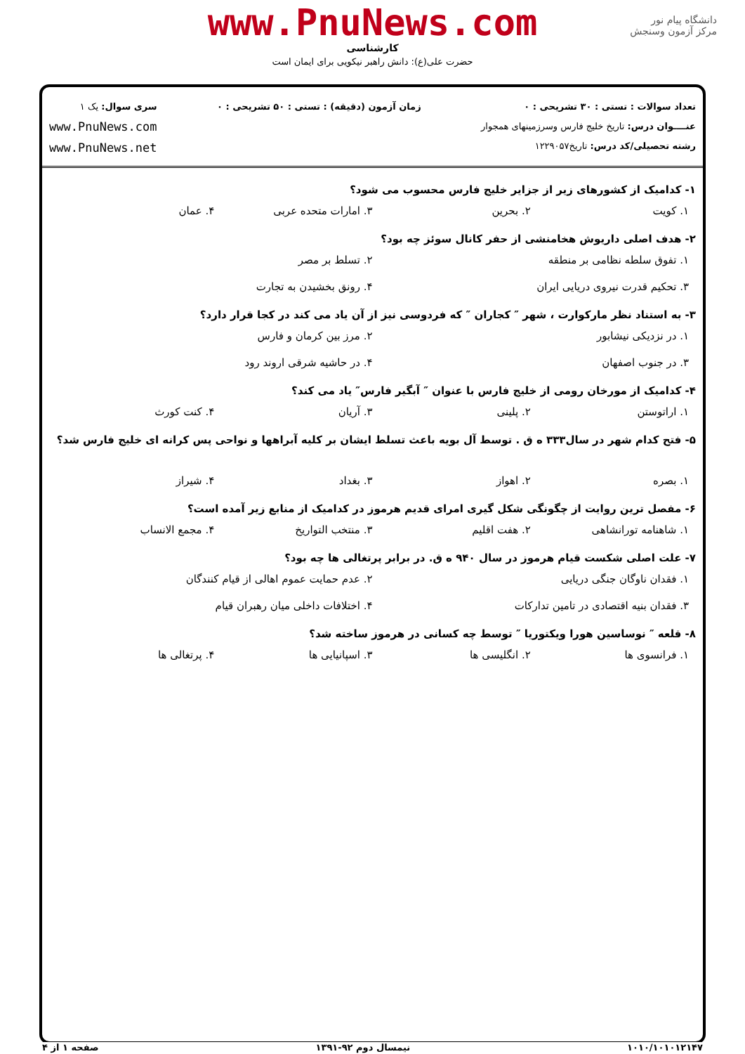دانشگاه پیام نور
مرکز آزمون وسنجش
www.PnuNews.com
کارشناسی
حضرت علی(ع): دانش راهبر نیکویی برای ایمان است
تعداد سوالات : تستی : ۳۰ تشریحی : ۰
عنــــوان درس: تاریخ خلیج فارس وسرزمینهای همجوار
رشته تحصیلی/کد درس: تاریخ۱۲۲۹۰۵۷
زمان آزمون (دقیقه) : تستی : ۵۰ تشریحی : ۰
سری سوال: یک ۱
www.PnuNews.com
www.PnuNews.net
۱- کدامیک از کشورهای زیر از جزایر خلیج فارس محسوب می شود؟
۱. کویت ۲. بحرین ۳. امارات متحده عربی ۴. عمان
۲- هدف اصلی داریوش هخامنشی از حفر کانال سوئز چه بود؟
۱. تفوق سلطه نظامی بر منطقه ۲. تسلط بر مصر
۳. تحکیم قدرت نیروی دریایی ایران ۴. رونق بخشیدن به تجارت
۳- به استناد نظر مارکوارت ، شهر ″ کجاران ″ که فردوسی نیز از آن یاد می کند در کجا قرار دارد؟
۱. در نزدیکی نیشابور ۲. مرز بین کرمان و فارس
۳. در جنوب اصفهان ۴. در حاشیه شرقی اروند رود
۴- کدامیک از مورخان رومی از خلیج فارس با عنوان ″ آبگیر فارس″ یاد می کند؟
۱. اراتوستن ۲. پلینی ۳. آریان ۴. کنت کورث
۵- فتح کدام شهر در سال۳۳۳ ه ق . توسط آل بویه باعث تسلط ایشان بر کلیه آبراهها و نواحی پس کرانه ای خلیج فارس شد؟
۱. بصره ۲. اهواز ۳. بغداد ۴. شیراز
۶- مفصل ترین روایت از چگونگی شکل گیری امرای قدیم هرموز در کدامیک از منابع زیر آمده است؟
۱. شاهنامه تورانشاهی ۲. هفت اقلیم ۳. منتخب التواریخ ۴. مجمع الانساب
۷- علت اصلی شکست قیام هرموز در سال ۹۴۰ ه ق. در برابر پرتغالی ها چه بود؟
۱. فقدان ناوگان جنگی دریایی ۲. عدم حمایت عموم اهالی از قیام کنندگان
۳. فقدان بنیه اقتصادی در تامین تدارکات ۴. اختلافات داخلی میان رهبران قیام
۸- قلعه ″ نوساسین هورا ویکتوریا ″ توسط چه کسانی در هرموز ساخته شد؟
۱. فرانسوی ها ۲. انگلیسی ها ۳. اسپانیایی ها ۴. پرتغالی ها
۱۰۱۰/۱۰۱۰۱۲۱۴۷ نیمسال دوم ۹۲-۱۳۹۱ صفحه ۱ از ۴